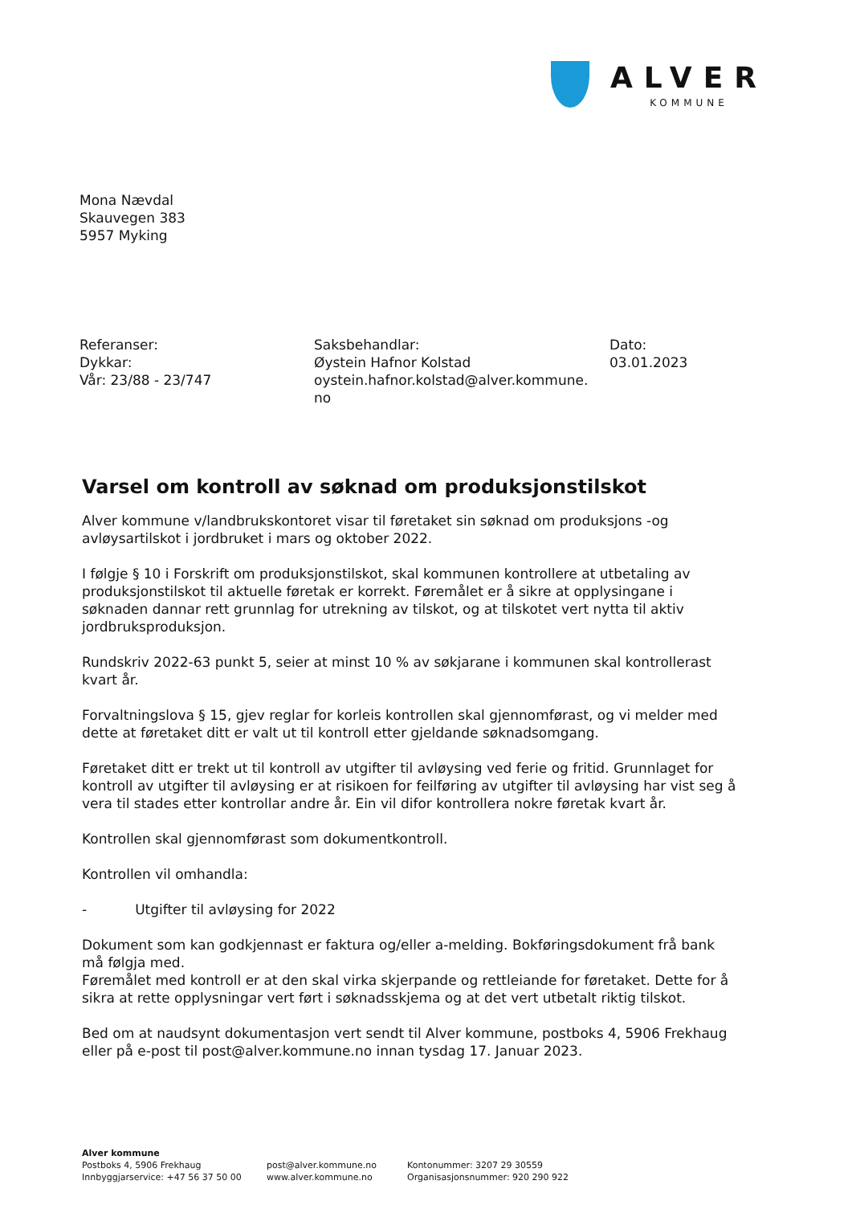ALVER
KOMMUNE
Mona Nævdal
Skauvegen 383
5957 Myking
Referanser:
Dykkar:
Vår: 23/88 - 23/747
Saksbehandlar:
Øystein Hafnor Kolstad
oystein.hafnor.kolstad@alver.kommune.
no
Dato:
03.01.2023
Varsel om kontroll av søknad om produksjonstilskot
Alver kommune v/landbrukskontoret visar til føretaket sin søknad om produksjons -og avløysartilskot i jordbruket i mars og oktober 2022.
I følgje § 10 i Forskrift om produksjonstilskot, skal kommunen kontrollere at utbetaling av produksjonstilskot til aktuelle føretak er korrekt. Føremålet er å sikre at opplysingane i søknaden dannar rett grunnlag for utrekning av tilskot, og at tilskotet vert nytta til aktiv jordbruksproduksjon.
Rundskriv 2022-63 punkt 5, seier at minst 10 % av søkjarane i kommunen skal kontrollerast kvart år.
Forvaltningslova § 15, gjev reglar for korleis kontrollen skal gjennomførast, og vi melder med dette at føretaket ditt er valt ut til kontroll etter gjeldande søknadsomgang.
Føretaket ditt er trekt ut til kontroll av utgifter til avløysing ved ferie og fritid. Grunnlaget for kontroll av utgifter til avløysing er at risikoen for feilføring av utgifter til avløysing har vist seg å vera til stades etter kontrollar andre år. Ein vil difor kontrollera nokre føretak kvart år.
Kontrollen skal gjennomførast som dokumentkontroll.
Kontrollen vil omhandla:
- Utgifter til avløysing for 2022
Dokument som kan godkjennast er faktura og/eller a-melding. Bokføringsdokument frå bank må følgja med.
Føremålet med kontroll er at den skal virka skjerpande og rettleiande for føretaket. Dette for å sikra at rette opplysningar vert ført i søknadsskjema og at det vert utbetalt riktig tilskot.
Bed om at naudsynt dokumentasjon vert sendt til Alver kommune, postboks 4, 5906 Frekhaug eller på e-post til post@alver.kommune.no innan tysdag 17. Januar 2023.
Alver kommune
Postboks 4, 5906 Frekhaug
Innbyggjarservice: +47 56 37 50 00
post@alver.kommune.no
www.alver.kommune.no
Kontonummer: 3207 29 30559
Organisasjonsnummer: 920 290 922